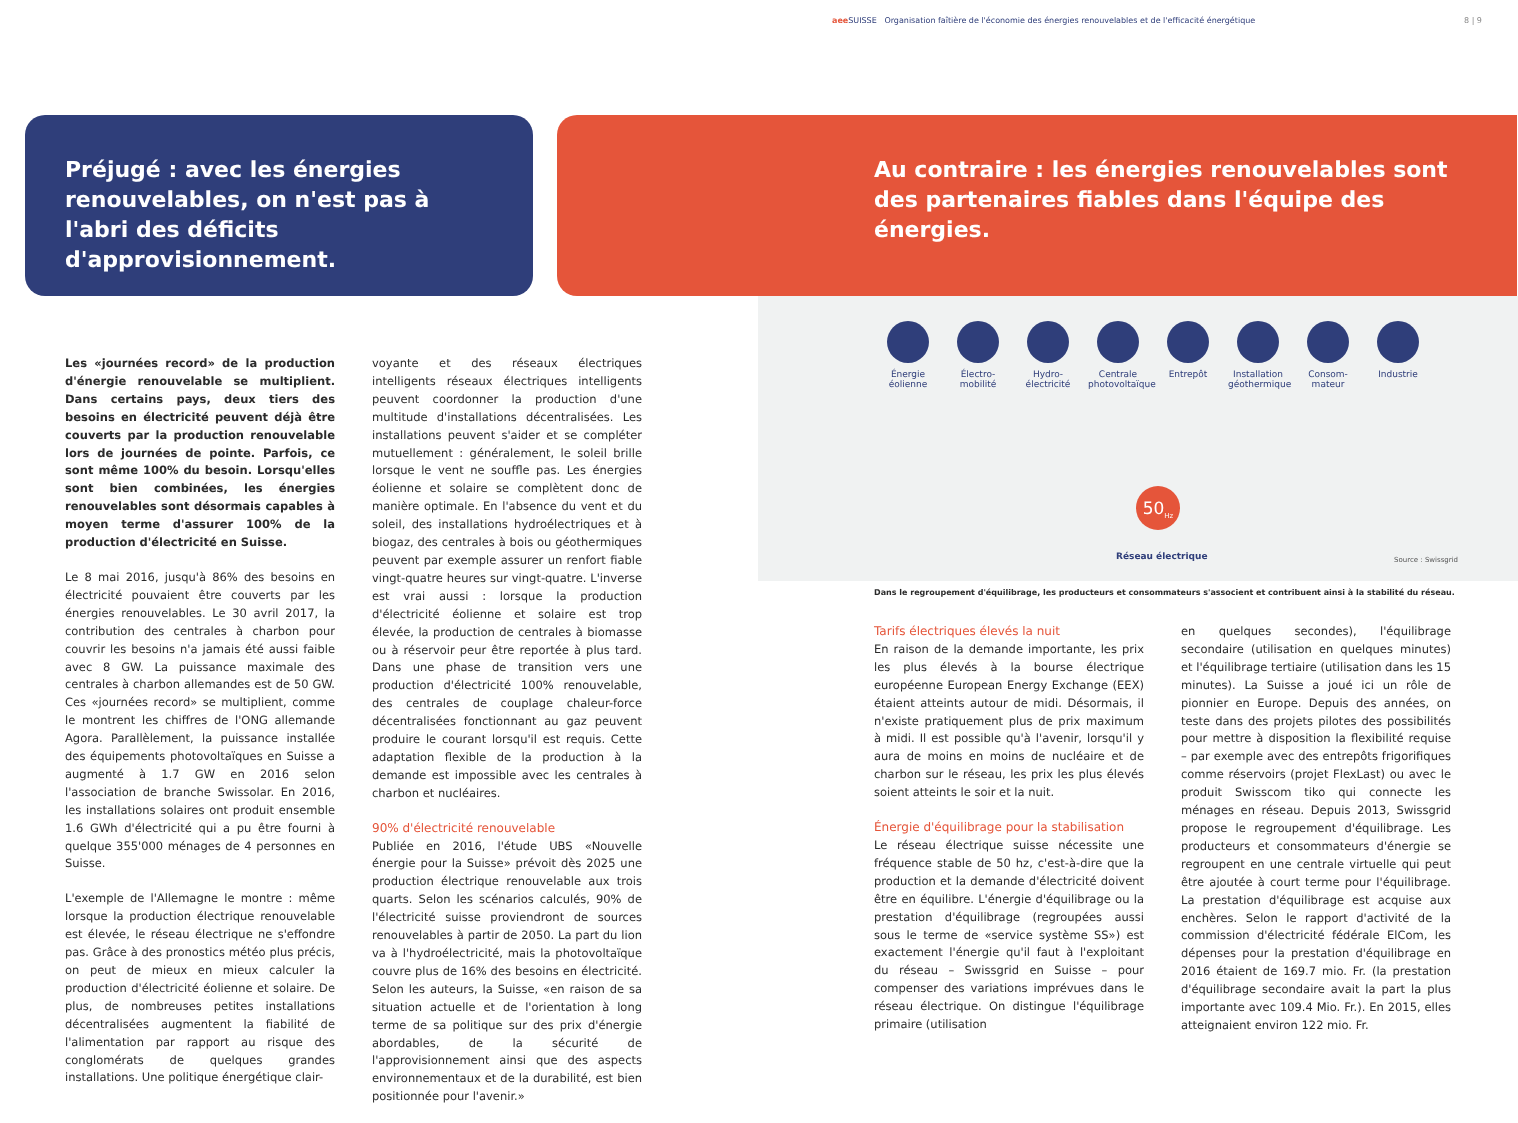aee SUISSE Organisation faîtière de l'économie des énergies renouvelables et de l'efficacité énergétique
8 | 9
Préjugé : avec les énergies renouvelables, on n'est pas à l'abri des déficits d'approvisionnement.
Au contraire : les énergies renouvelables sont des partenaires fiables dans l'équipe des énergies.
Énergie éolienne
Électro-mobilité
Hydro-électricité
Centrale photovoltaïque
Entrepôt Installation géothermique
Consom-mateur
Industrie
50<sub>Hz</sub>
Réseau électrique Source : Swissgrid
Dans le regroupement d'équilibrage, les producteurs et consommateurs s'associent et contribuent ainsi à la stabilité du réseau.
Les «journées record» de la production d'énergie renouvelable se multiplient. Dans certains pays, deux tiers des besoins en électricité peuvent déjà être couverts par la production renouvelable lors de journées de pointe. Parfois, ce sont même 100% du besoin. Lorsqu'elles sont bien combinées, les énergies renouvelables sont désormais capables à moyen terme d'assurer 100% de la production d'électricité en Suisse.
Le 8 mai 2016, jusqu'à 86% des besoins en électricité pouvaient être couverts par les énergies renouvelables. Le 30 avril 2017, la contribution des centrales à charbon pour couvrir les besoins n'a jamais été aussi faible avec 8 GW. La puissance maximale des centrales à charbon allemandes est de 50 GW. Ces «journées record» se multiplient, comme le montrent les chiffres de l'ONG allemande Agora. Parallèlement, la puissance installée des équipements photovoltaïques en Suisse a augmenté à 1.7 GW en 2016 selon l'association de branche Swissolar. En 2016, les installations solaires ont produit ensemble 1.6 GWh d'électricité qui a pu être fourni à quelque 355'000 ménages de 4 personnes en Suisse.
L'exemple de l'Allemagne le montre : même lorsque la production électrique renouvelable est élevée, le réseau électrique ne s'effondre pas. Grâce à des pronostics météo plus précis, on peut de mieux en mieux calculer la production d'électricité éolienne et solaire. De plus, de nombreuses petites installations décentralisées augmentent la fiabilité de l'alimentation par rapport au risque des conglomérats de quelques grandes installations. Une politique énergétique clair-
voyante et des réseaux électriques intelligents réseaux électriques intelligents peuvent coordonner la production d'une multitude d'installations décentralisées. Les installations peuvent s'aider et se compléter mutuellement : généralement, le soleil brille lorsque le vent ne souffle pas. Les énergies éolienne et solaire se complètent donc de manière optimale. En l'absence du vent et du soleil, des installations hydroélectriques et à biogaz, des centrales à bois ou géothermiques peuvent par exemple assurer un renfort fiable vingt-quatre heures sur vingt-quatre. L'inverse est vrai aussi : lorsque la production d'électricité éolienne et solaire est trop élevée, la production de centrales à biomasse ou à réservoir peur être reportée à plus tard. Dans une phase de transition vers une production d'électricité 100% renouvelable, des centrales de couplage chaleur-force décentralisées fonctionnant au gaz peuvent produire le courant lorsqu'il est requis. Cette adaptation flexible de la production à la demande est impossible avec les centrales à charbon et nucléaires.
90% d'électricité renouvelable
Publiée en 2016, l'étude UBS «Nouvelle énergie pour la Suisse» prévoit dès 2025 une production électrique renouvelable aux trois quarts. Selon les scénarios calculés, 90% de l'électricité suisse proviendront de sources renouvelables à partir de 2050. La part du lion va à l'hydroélectricité, mais la photovoltaïque couvre plus de 16% des besoins en électricité. Selon les auteurs, la Suisse, «en raison de sa situation actuelle et de l'orientation à long terme de sa politique sur des prix d'énergie abordables, de la sécurité de l'approvisionnement ainsi que des aspects environnementaux et de la durabilité, est bien positionnée pour l'avenir.»
Tarifs électriques élevés la nuit
En raison de la demande importante, les prix les plus élevés à la bourse électrique européenne European Energy Exchange (EEX) étaient atteints autour de midi. Désormais, il n'existe pratiquement plus de prix maximum à midi. Il est possible qu'à l'avenir, lorsqu'il y aura de moins en moins de nucléaire et de charbon sur le réseau, les prix les plus élevés soient atteints le soir et la nuit.
Énergie d'équilibrage pour la stabilisation
Le réseau électrique suisse nécessite une fréquence stable de 50 hz, c'est-à-dire que la production et la demande d'électricité doivent être en équilibre. L'énergie d'équilibrage ou la prestation d'équilibrage (regroupées aussi sous le terme de «service système SS») est exactement l'énergie qu'il faut à l'exploitant du réseau – Swissgrid en Suisse – pour compenser des variations imprévues dans le réseau électrique. On distingue l'équilibrage primaire (utilisation
en quelques secondes), l'équilibrage secondaire (utilisation en quelques minutes) et l'équilibrage tertiaire (utilisation dans les 15 minutes). La Suisse a joué ici un rôle de pionnier en Europe. Depuis des années, on teste dans des projets pilotes des possibilités pour mettre à disposition la flexibilité requise – par exemple avec des entrepôts frigorifiques comme réservoirs (projet FlexLast) ou avec le produit Swisscom tiko qui connecte les ménages en réseau. Depuis 2013, Swissgrid propose le regroupement d'équilibrage. Les producteurs et consommateurs d'énergie se regroupent en une centrale virtuelle qui peut être ajoutée à court terme pour l'équilibrage. La prestation d'équilibrage est acquise aux enchères. Selon le rapport d'activité de la commission d'électricité fédérale ElCom, les dépenses pour la prestation d'équilibrage en 2016 étaient de 169.7 mio. Fr. (la prestation d'équilibrage secondaire avait la part la plus importante avec 109.4 Mio. Fr.). En 2015, elles atteignaient environ 122 mio. Fr.